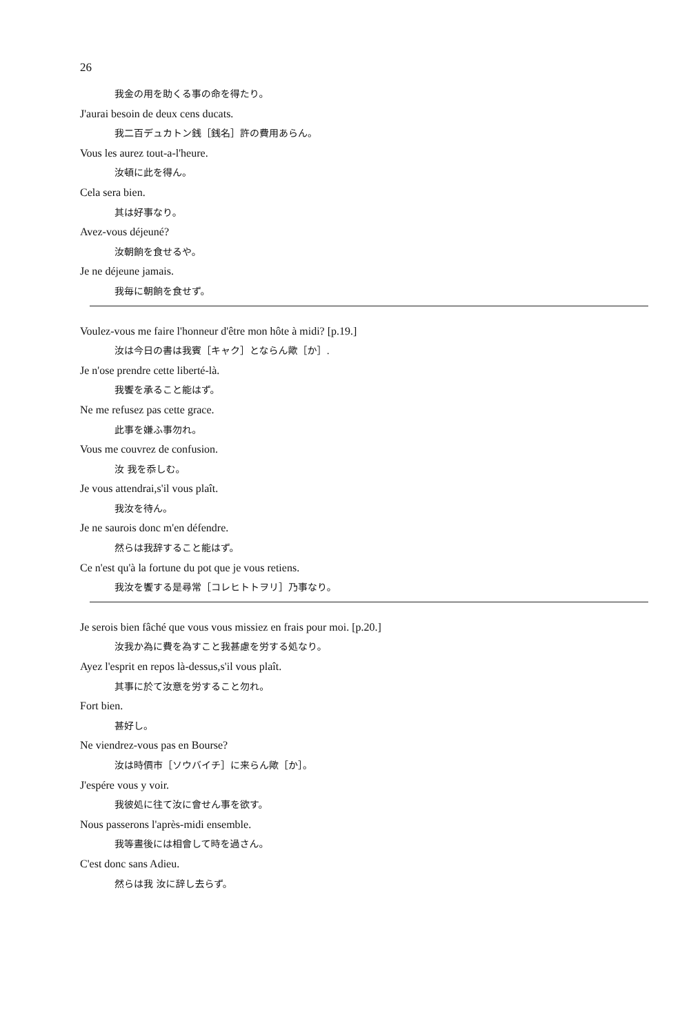26
我金の用を助くる事の命を得たり。
J'aurai besoin de deux cens ducats.
我二百デュカトン銭［銭名］許の費用あらん。
Vous les aurez tout-a-l'heure.
汝頓に此を得ん。
Cela sera bien.
其は好事なり。
Avez-vous déjeuné?
汝朝餉を食せるや。
Je ne déjeune jamais.
我毎に朝餉を食せず。
Voulez-vous me faire l'honneur d'être mon hôte à midi? [p.19.]
汝は今日の書は我賓［キャク］とならん歟［か］.
Je n'ose prendre cette liberté-là.
我饗を承ること能はず。
Ne me refusez pas cette grace.
此事を嫌ふ事勿れ。
Vous me couvrez de confusion.
汝 我を忝しむ。
Je vous attendrai,s'il vous plaît.
我汝を待ん。
Je ne saurois donc m'en défendre.
然らは我辞すること能はず。
Ce n'est qu'à la fortune du pot que je vous retiens.
我汝を饗する是尋常［コレヒトトヲリ］乃事なり。
Je serois bien fâché que vous vous missiez en frais pour moi. [p.20.]
汝我か為に費を為すこと我甚慮を労する処なり。
Ayez l'esprit en repos là-dessus,s'il vous plaît.
其事に於て汝意を労すること勿れ。
Fort bien.
甚好し。
Ne viendrez-vous pas en Bourse?
汝は時價市［ソウバイチ］に来らん歟［か］。
J'espére vous y voir.
我彼処に往て汝に會せん事を欲す。
Nous passerons l'après-midi ensemble.
我等晝後には相會して時を過さん。
C'est donc sans Adieu.
然らは我 汝に辞し去らず。